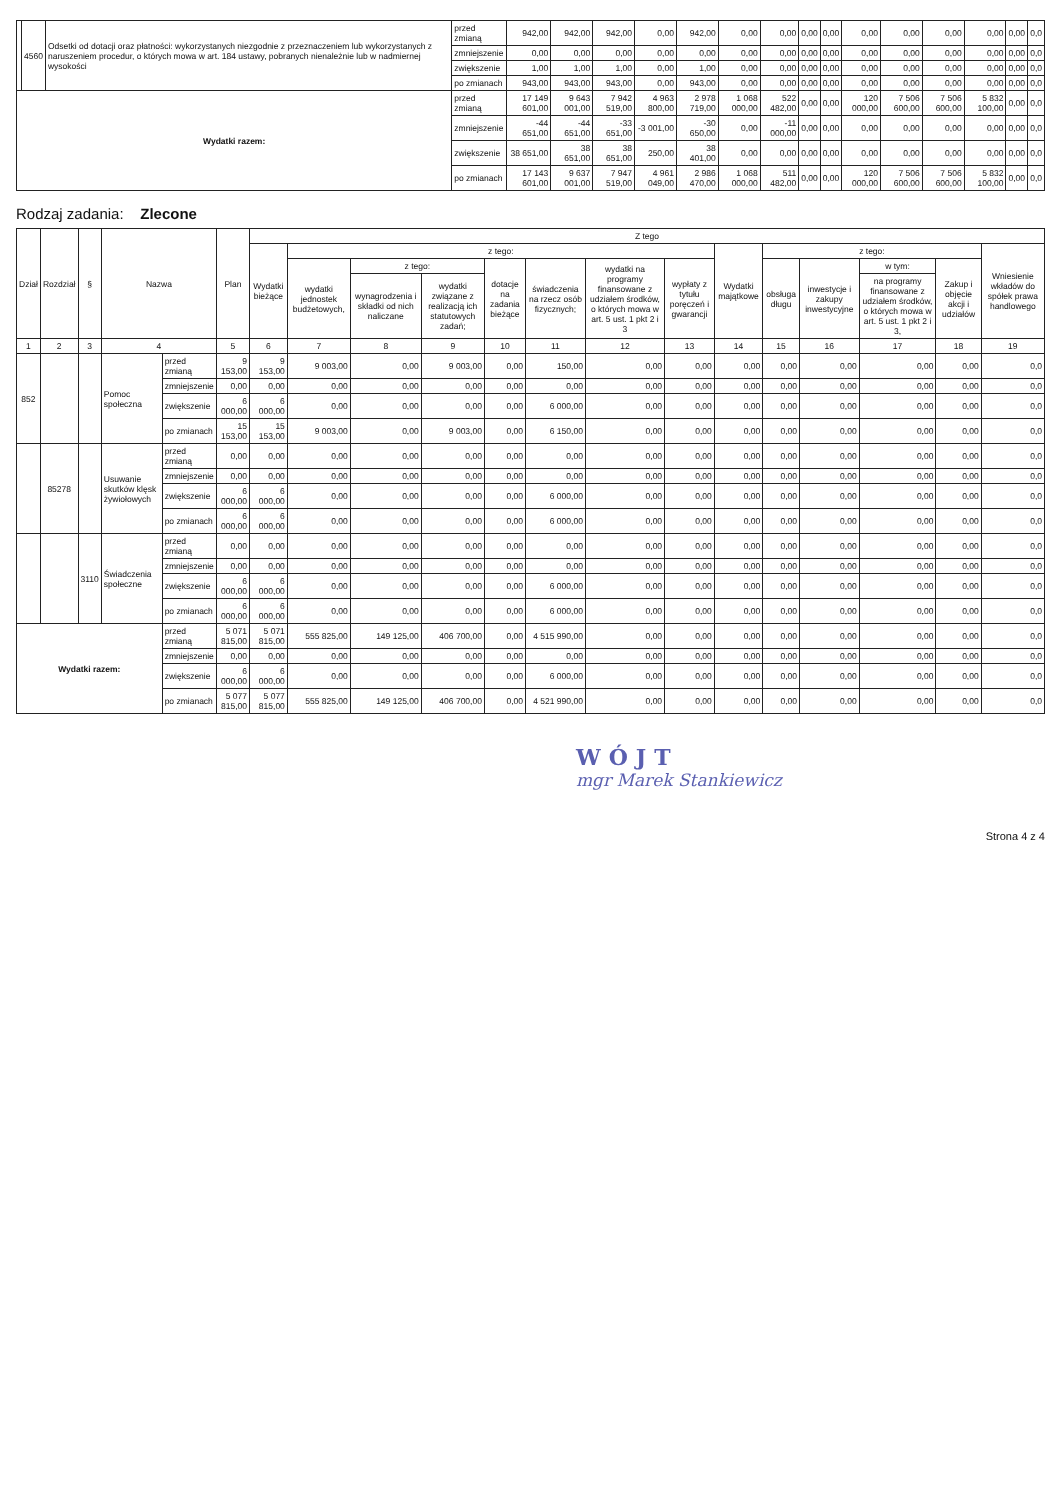| | 4560 | Odsetki od dotacji oraz płatności: wykorzystanych niezgodnie z przeznaczeniem lub wykorzystanych z naruszeniem procedur, o których mowa w art. 184 ustawy, pobranych nienależnie lub w nadmiernej wysokości | przed zmianą | 942,00 | 942,00 | 942,00 | 0,00 | 942,00 | 0,00 | 0,00 | 0,00 | 0,00 | 0,00 | 0,00 | 0,00 | 0,00 | 0,00 | 0,0 |
| | | | zmniejszenie | 0,00 | 0,00 | 0,00 | 0,00 | 0,00 | 0,00 | 0,00 | 0,00 | 0,00 | 0,00 | 0,00 | 0,00 | 0,00 | 0,00 | 0,0 |
| | | | zwiększenie | 1,00 | 1,00 | 1,00 | 0,00 | 1,00 | 0,00 | 0,00 | 0,00 | 0,00 | 0,00 | 0,00 | 0,00 | 0,00 | 0,00 | 0,0 |
| | | | po zmianach | 943,00 | 943,00 | 943,00 | 0,00 | 943,00 | 0,00 | 0,00 | 0,00 | 0,00 | 0,00 | 0,00 | 0,00 | 0,00 | 0,00 | 0,0 |
| Wydatki razem: | | | przed zmianą | 17 149 601,00 | 9 643 001,00 | 7 942 519,00 | 4 963 800,00 | 2 978 719,00 | 1 068 000,00 | 522 482,00 | 0,00 | 0,00 | 120 000,00 | 7 506 600,00 | 7 506 600,00 | 5 832 100,00 | 0,00 | 0,0 |
| | | | zmniejszenie | -44 651,00 | -44 651,00 | -33 651,00 | -3 001,00 | -30 650,00 | 0,00 | -11 000,00 | 0,00 | 0,00 | 0,00 | 0,00 | 0,00 | 0,00 | 0,00 | 0,0 |
| | | | zwiększenie | 38 651,00 | 38 651,00 | 38 651,00 | 250,00 | 38 401,00 | 0,00 | 0,00 | 0,00 | 0,00 | 0,00 | 0,00 | 0,00 | 0,00 | 0,00 | 0,0 |
| | | | po zmianach | 17 143 601,00 | 9 637 001,00 | 7 947 519,00 | 4 961 049,00 | 2 986 470,00 | 1 068 000,00 | 511 482,00 | 0,00 | 0,00 | 120 000,00 | 7 506 600,00 | 7 506 600,00 | 5 832 100,00 | 0,00 | 0,0 |
Rodzaj zadania: Zlecone
| Dział | Rozdział | § | Nazwa | | Plan | Z tego | | | | | | | | | | | | | |
| --- | --- | --- | --- | --- | --- | --- | --- | --- | --- | --- | --- | --- | --- | --- | --- | --- | --- | --- | --- |
| | | | | | | Wydatki bieżące | z tego: | | | | | | | Wydatki majątkowe | z tego: | | | | Wniesienie wkładów do spółek prawa handlowego |
| | | | | | | | wydatki jednostek budżetowych, | z tego: | | dotacje na zadania bieżące | świadczenia na rzecz osób fizycznych; | wydatki na programy finansowane z udziałem środków, o których mowa w art. 5 ust. 1 pkt 2 i 3 | wypłaty z tytułu poręczeń i gwarancji | | obsługa długu | inwestycje i zakupy inwestycyjne | w tym: | Zakup i objęcie akcji i udziałów | |
| | | | | | | | | wynagrodzenia i składki od nich naliczane | wydatki związane z realizacją ich statutowych zadań; | | | | | | | | na programy finansowane z udziałem środków, o których mowa w art. 5 ust. 1 pkt 2 i 3, | | |
| 1 | 2 | 3 | 4 | | 5 | 6 | 7 | 8 | 9 | 10 | 11 | 12 | 13 | 14 | 15 | 16 | 17 | 18 | 19 |
| 852 | | | Pomoc społeczna | przed zmianą | 9 153,00 | 9 153,00 | 9 003,00 | 0,00 | 9 003,00 | 0,00 | 150,00 | 0,00 | 0,00 | 0,00 | 0,00 | 0,00 | 0,00 | 0,00 | 0,0 |
| | | | | zmniejszenie | 0,00 | 0,00 | 0,00 | 0,00 | 0,00 | 0,00 | 0,00 | 0,00 | 0,00 | 0,00 | 0,00 | 0,00 | 0,00 | 0,00 | 0,0 |
| | | | | zwiększenie | 6 000,00 | 6 000,00 | 0,00 | 0,00 | 0,00 | 0,00 | 6 000,00 | 0,00 | 0,00 | 0,00 | 0,00 | 0,00 | 0,00 | 0,00 | 0,0 |
| | | | | po zmianach | 15 153,00 | 15 153,00 | 9 003,00 | 0,00 | 9 003,00 | 0,00 | 6 150,00 | 0,00 | 0,00 | 0,00 | 0,00 | 0,00 | 0,00 | 0,00 | 0,0 |
| | 85278 | | Usuwanie skutków klęsk żywiołowych | przed zmianą | 0,00 | 0,00 | 0,00 | 0,00 | 0,00 | 0,00 | 0,00 | 0,00 | 0,00 | 0,00 | 0,00 | 0,00 | 0,00 | 0,00 | 0,0 |
| | | | | zmniejszenie | 0,00 | 0,00 | 0,00 | 0,00 | 0,00 | 0,00 | 0,00 | 0,00 | 0,00 | 0,00 | 0,00 | 0,00 | 0,00 | 0,00 | 0,0 |
| | | | | zwiększenie | 6 000,00 | 6 000,00 | 0,00 | 0,00 | 0,00 | 0,00 | 6 000,00 | 0,00 | 0,00 | 0,00 | 0,00 | 0,00 | 0,00 | 0,00 | 0,0 |
| | | | | po zmianach | 6 000,00 | 6 000,00 | 0,00 | 0,00 | 0,00 | 0,00 | 6 000,00 | 0,00 | 0,00 | 0,00 | 0,00 | 0,00 | 0,00 | 0,00 | 0,0 |
| | | 3110 | Świadczenia społeczne | przed zmianą | 0,00 | 0,00 | 0,00 | 0,00 | 0,00 | 0,00 | 0,00 | 0,00 | 0,00 | 0,00 | 0,00 | 0,00 | 0,00 | 0,00 | 0,0 |
| | | | | zmniejszenie | 0,00 | 0,00 | 0,00 | 0,00 | 0,00 | 0,00 | 0,00 | 0,00 | 0,00 | 0,00 | 0,00 | 0,00 | 0,00 | 0,00 | 0,0 |
| | | | | zwiększenie | 6 000,00 | 6 000,00 | 0,00 | 0,00 | 0,00 | 0,00 | 6 000,00 | 0,00 | 0,00 | 0,00 | 0,00 | 0,00 | 0,00 | 0,00 | 0,0 |
| | | | | po zmianach | 6 000,00 | 6 000,00 | 0,00 | 0,00 | 0,00 | 0,00 | 6 000,00 | 0,00 | 0,00 | 0,00 | 0,00 | 0,00 | 0,00 | 0,00 | 0,0 |
| Wydatki razem: | | | | przed zmianą | 5 071 815,00 | 5 071 815,00 | 555 825,00 | 149 125,00 | 406 700,00 | 0,00 | 4 515 990,00 | 0,00 | 0,00 | 0,00 | 0,00 | 0,00 | 0,00 | 0,00 | 0,0 |
| | | | | zmniejszenie | 0,00 | 0,00 | 0,00 | 0,00 | 0,00 | 0,00 | 0,00 | 0,00 | 0,00 | 0,00 | 0,00 | 0,00 | 0,00 | 0,00 | 0,0 |
| | | | | zwiększenie | 6 000,00 | 6 000,00 | 0,00 | 0,00 | 0,00 | 0,00 | 6 000,00 | 0,00 | 0,00 | 0,00 | 0,00 | 0,00 | 0,00 | 0,00 | 0,0 |
| | | | | po zmianach | 5 077 815,00 | 5 077 815,00 | 555 825,00 | 149 125,00 | 406 700,00 | 0,00 | 4 521 990,00 | 0,00 | 0,00 | 0,00 | 0,00 | 0,00 | 0,00 | 0,00 | 0,0 |
WÓJT
mgr Marek Stankiewicz
Strona 4 z 4